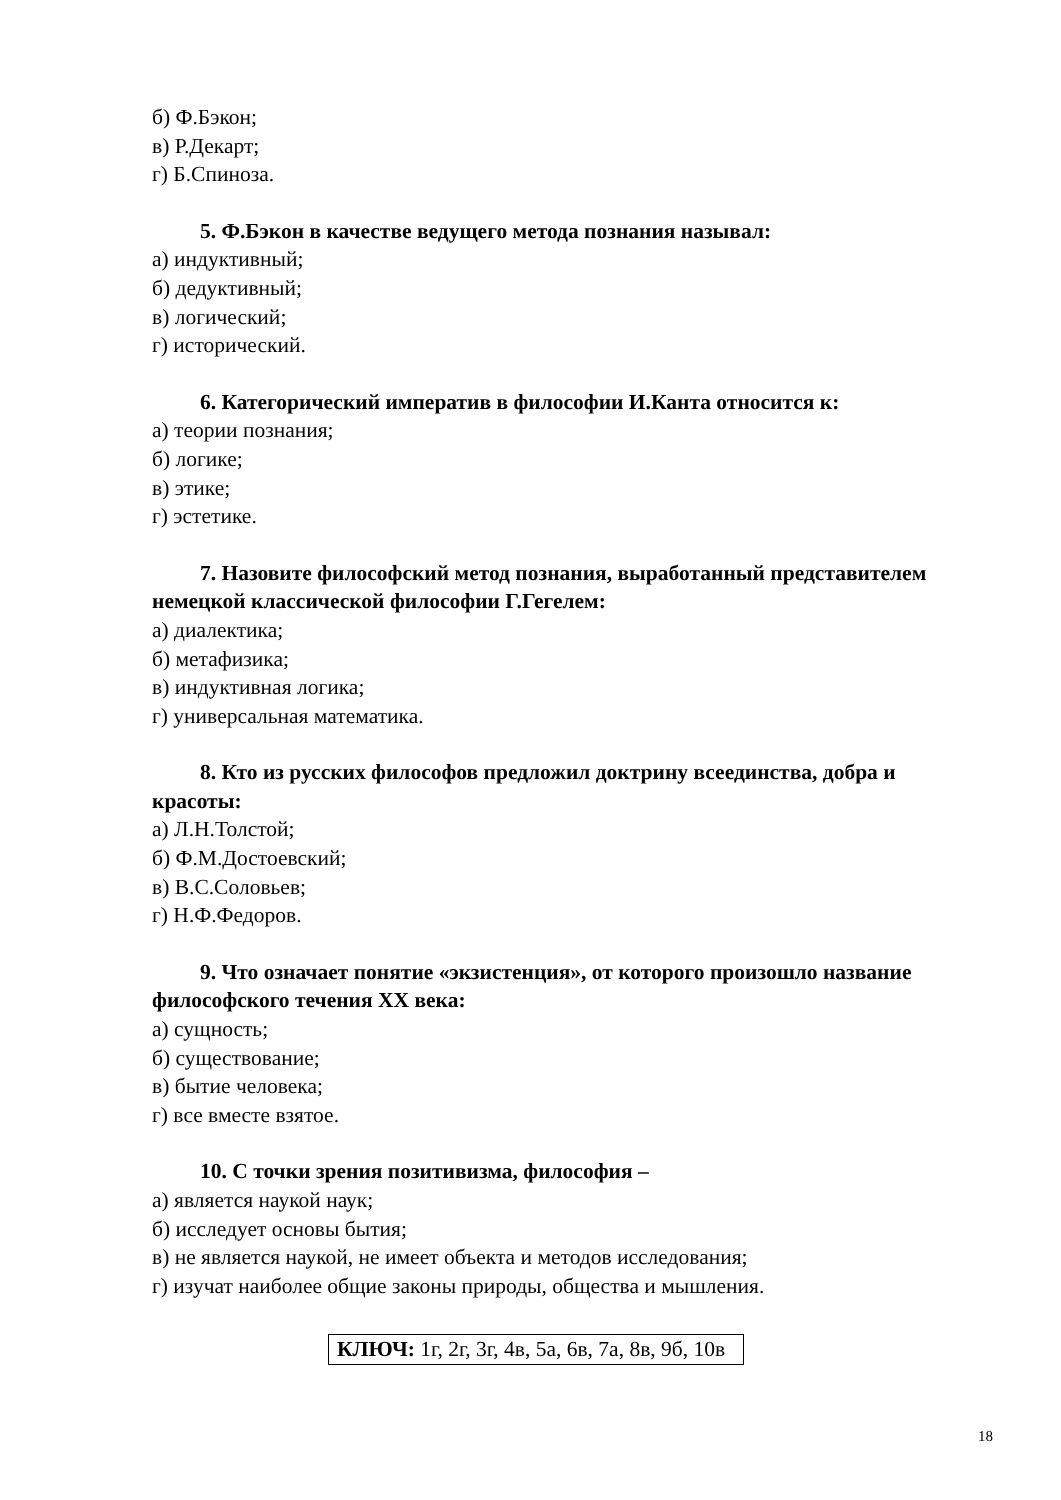б) Ф.Бэкон;
в) Р.Декарт;
г) Б.Спиноза.
5. Ф.Бэкон в качестве ведущего метода познания называл:
а) индуктивный;
б) дедуктивный;
в) логический;
г) исторический.
6. Категорический императив в философии И.Канта относится к:
а) теории познания;
б) логике;
в) этике;
г) эстетике.
7. Назовите философский метод познания, выработанный представителем немецкой классической философии Г.Гегелем:
а) диалектика;
б) метафизика;
в) индуктивная логика;
г) универсальная математика.
8. Кто из русских философов предложил доктрину всеединства, добра и красоты:
а) Л.Н.Толстой;
б) Ф.М.Достоевский;
в) В.С.Соловьев;
г) Н.Ф.Федоров.
9. Что означает понятие «экзистенция», от которого произошло название философского течения XX века:
а) сущность;
б) существование;
в) бытие человека;
г) все вместе взятое.
10. С точки зрения позитивизма, философия –
а) является наукой наук;
б) исследует основы бытия;
в) не является наукой, не имеет объекта и методов исследования;
г) изучат наиболее общие законы природы, общества и мышления.
КЛЮЧ: 1г, 2г, 3г, 4в, 5а, 6в, 7а, 8в, 9б, 10в
18